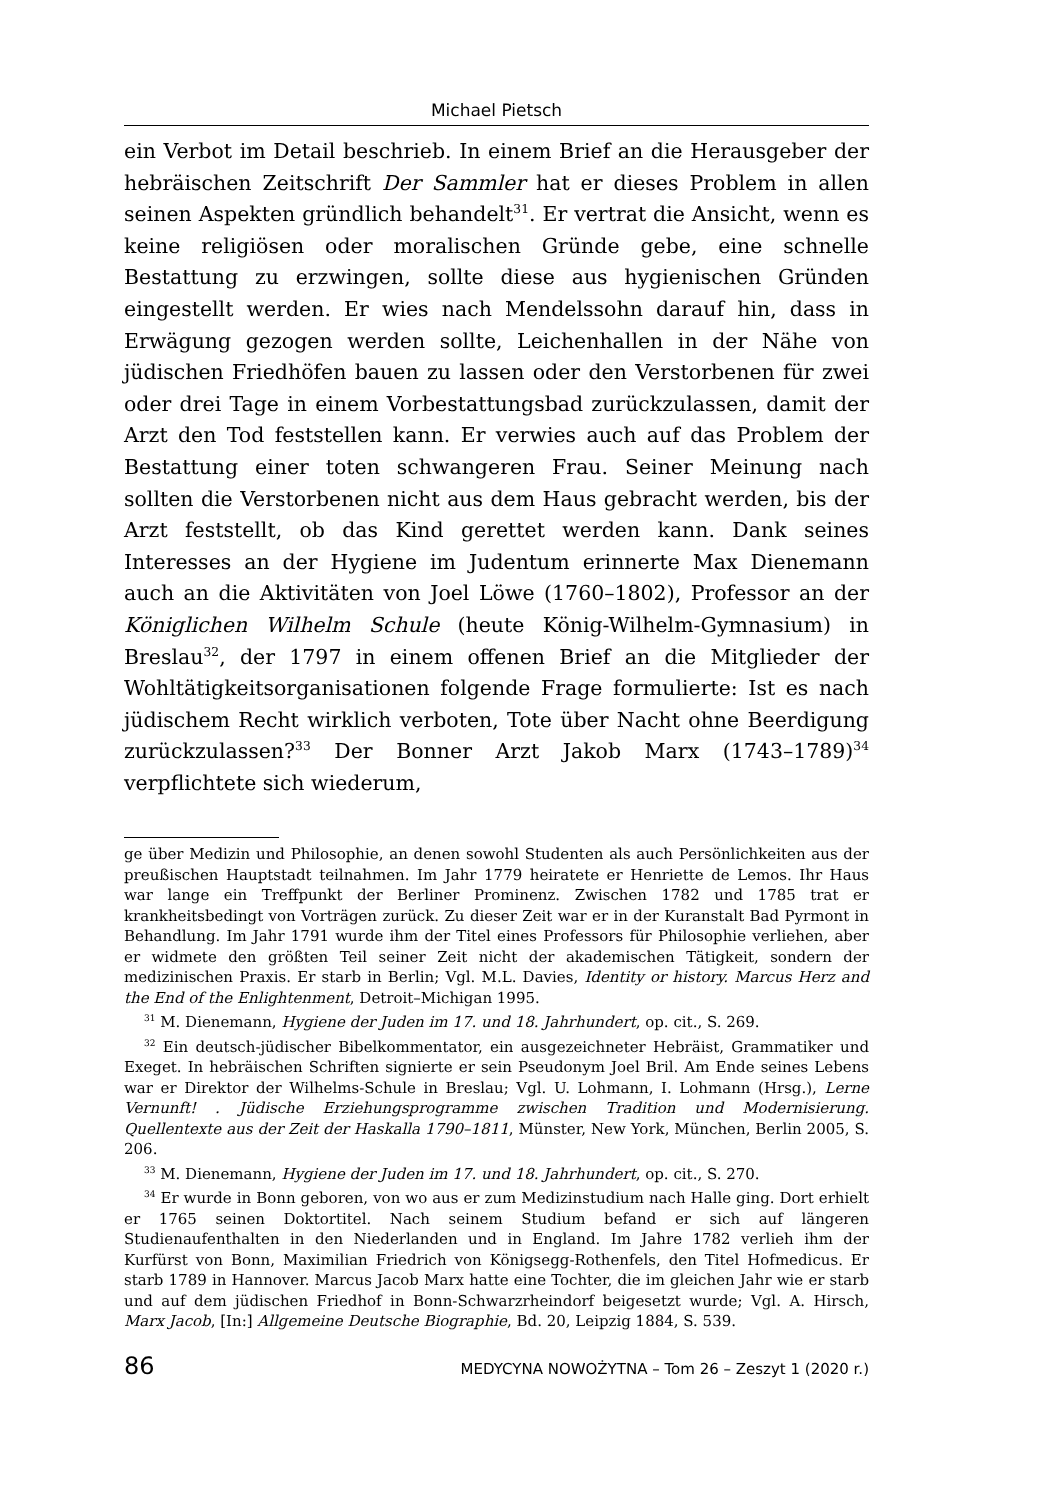Michael Pietsch
ein Verbot im Detail beschrieb. In einem Brief an die Herausgeber der hebräischen Zeitschrift Der Sammler hat er dieses Problem in allen seinen Aspekten gründlich behandelt<sup>31</sup>. Er vertrat die Ansicht, wenn es keine religiösen oder moralischen Gründe gebe, eine schnelle Bestattung zu erzwingen, sollte diese aus hygienischen Gründen eingestellt werden. Er wies nach Mendelssohn darauf hin, dass in Erwägung gezogen werden sollte, Leichenhallen in der Nähe von jüdischen Friedhöfen bauen zu lassen oder den Verstorbenen für zwei oder drei Tage in einem Vorbestattungsbad zurückzulassen, damit der Arzt den Tod feststellen kann. Er verwies auch auf das Problem der Bestattung einer toten schwangeren Frau. Seiner Meinung nach sollten die Verstorbenen nicht aus dem Haus gebracht werden, bis der Arzt feststellt, ob das Kind gerettet werden kann. Dank seines Interesses an der Hygiene im Judentum erinnerte Max Dienemann auch an die Aktivitäten von Joel Löwe (1760–1802), Professor an der Königlichen Wilhelm Schule (heute König-Wilhelm-Gymnasium) in Breslau<sup>32</sup>, der 1797 in einem offenen Brief an die Mitglieder der Wohltätigkeitsorganisationen folgende Frage formulierte: Ist es nach jüdischem Recht wirklich verboten, Tote über Nacht ohne Beerdigung zurückzulassen?<sup>33</sup> Der Bonner Arzt Jakob Marx (1743–1789)<sup>34</sup> verpflichtete sich wiederum,
ge über Medizin und Philosophie, an denen sowohl Studenten als auch Persönlichkeiten aus der preußischen Hauptstadt teilnahmen. Im Jahr 1779 heiratete er Henriette de Lemos. Ihr Haus war lange ein Treffpunkt der Berliner Prominenz. Zwischen 1782 und 1785 trat er krankheitsbedingt von Vorträgen zurück. Zu dieser Zeit war er in der Kuranstalt Bad Pyrmont in Behandlung. Im Jahr 1791 wurde ihm der Titel eines Professors für Philosophie verliehen, aber er widmete den größten Teil seiner Zeit nicht der akademischen Tätigkeit, sondern der medizinischen Praxis. Er starb in Berlin; Vgl. M.L. Davies, Identity or history. Marcus Herz and the End of the Enlightenment, Detroit–Michigan 1995.
<sup>31</sup> M. Dienemann, Hygiene der Juden im 17. und 18. Jahrhundert, op. cit., S. 269.
<sup>32</sup> Ein deutsch-jüdischer Bibelkommentator, ein ausgezeichneter Hebräist, Grammatiker und Exeget. In hebräischen Schriften signierte er sein Pseudonym Joel Bril. Am Ende seines Lebens war er Direktor der Wilhelms-Schule in Breslau; Vgl. U. Lohmann, I. Lohmann (Hrsg.), Lerne Vernunft! . Jüdische Erziehungsprogramme zwischen Tradition und Modernisierung. Quellentexte aus der Zeit der Haskalla 1790–1811, Münster, New York, München, Berlin 2005, S. 206.
<sup>33</sup> M. Dienemann, Hygiene der Juden im 17. und 18. Jahrhundert, op. cit., S. 270.
<sup>34</sup> Er wurde in Bonn geboren, von wo aus er zum Medizinstudium nach Halle ging. Dort erhielt er 1765 seinen Doktortitel. Nach seinem Studium befand er sich auf längeren Studienaufenthalten in den Niederlanden und in England. Im Jahre 1782 verlieh ihm der Kurfürst von Bonn, Maximilian Friedrich von Königsegg-Rothenfels, den Titel Hofmedicus. Er starb 1789 in Hannover. Marcus Jacob Marx hatte eine Tochter, die im gleichen Jahr wie er starb und auf dem jüdischen Friedhof in Bonn-Schwarzrheindorf beigesetzt wurde; Vgl. A. Hirsch, Marx Jacob, [In:] Allgemeine Deutsche Biographie, Bd. 20, Leipzig 1884, S. 539.
86 MEDYCYNA NOWOŻYTNA – Tom 26 – Zeszyt 1 (2020 r.)